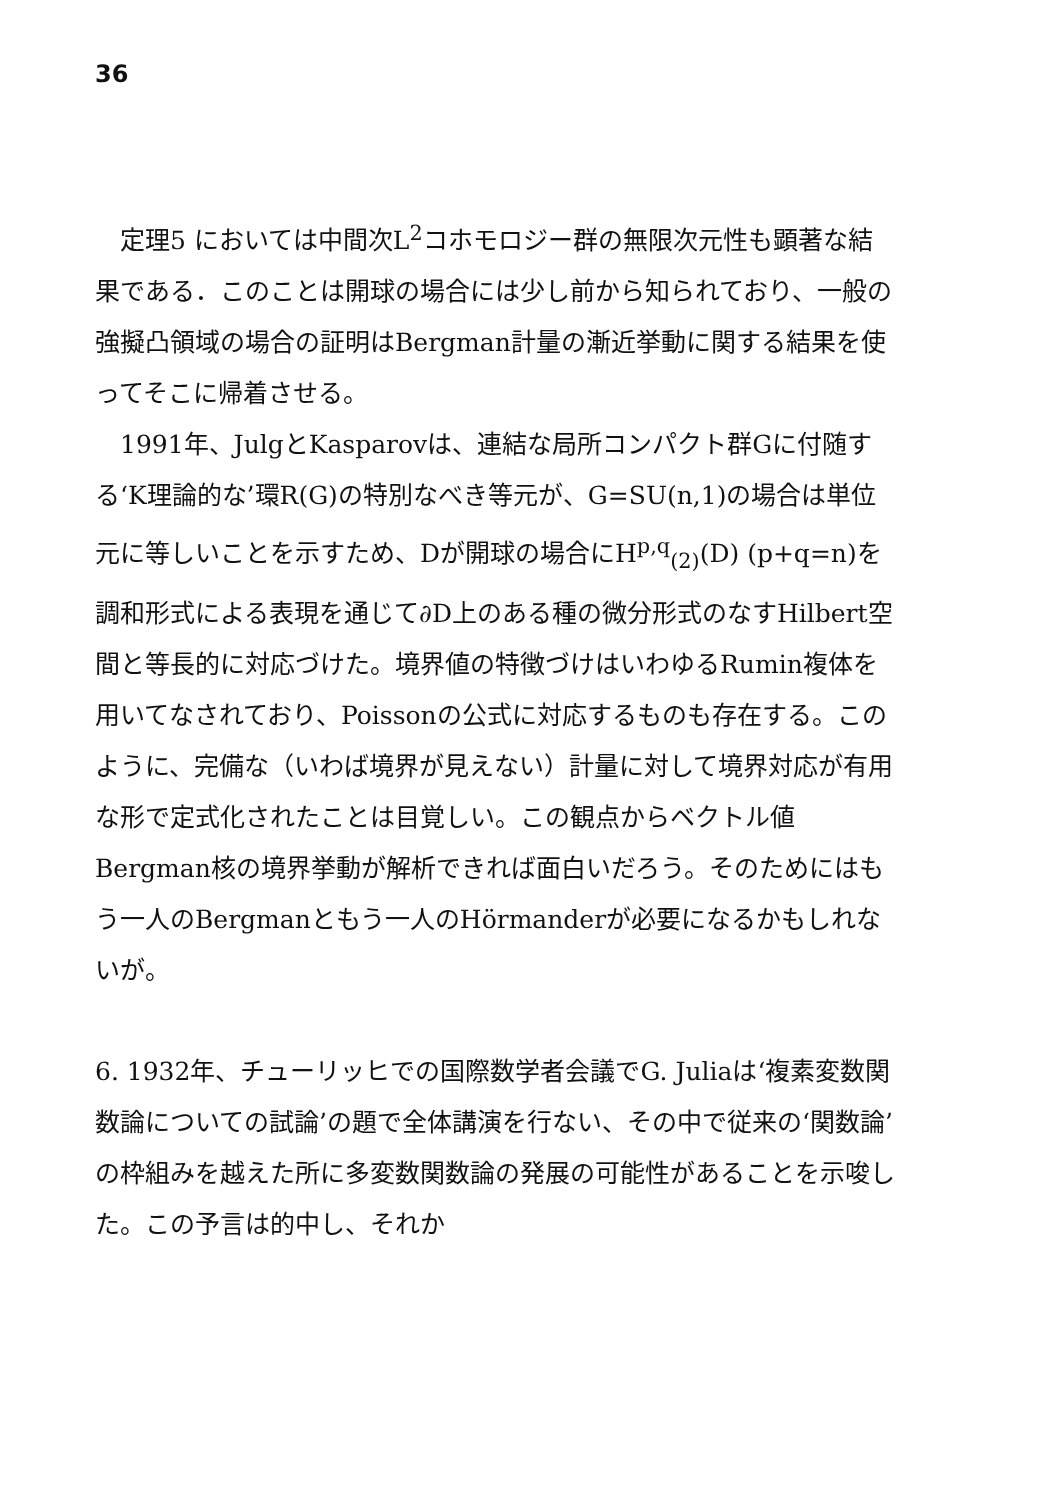36
定理5 においては中間次L<sup>2</sup>コホモロジー群の無限次元性も顕著な結果である．このことは開球の場合には少し前から知られており、一般の強擬凸領域の場合の証明はBergman計量の漸近挙動に関する結果を使ってそこに帰着させる。
1991年、JulgとKasparovは、連結な局所コンパクト群Gに付随する‘K理論的な’環R(G)の特別なべき等元が、G=SU(n,1)の場合は単位元に等しいことを示すため、Dが開球の場合にH<sup>p,q</sup><sub>(2)</sub>(D) (p+q=n)を調和形式による表現を通じて∂D上のある種の微分形式のなすHilbert空間と等長的に対応づけた。境界値の特徴づけはいわゆるRumin複体を用いてなされており、Poissonの公式に対応するものも存在する。このように、完備な（いわば境界が見えない）計量に対して境界対応が有用な形で定式化されたことは目覚しい。この観点からベクトル値Bergman核の境界挙動が解析できれば面白いだろう。そのためにはもう一人のBergmanともう一人のHörmanderが必要になるかもしれないが。
6. 1932年、チューリッヒでの国際数学者会議でG. Juliaは‘複素変数関数論についての試論’の題で全体講演を行ない、その中で従来の‘関数論’の枠組みを越えた所に多変数関数論の発展の可能性があることを示唆した。この予言は的中し、それか